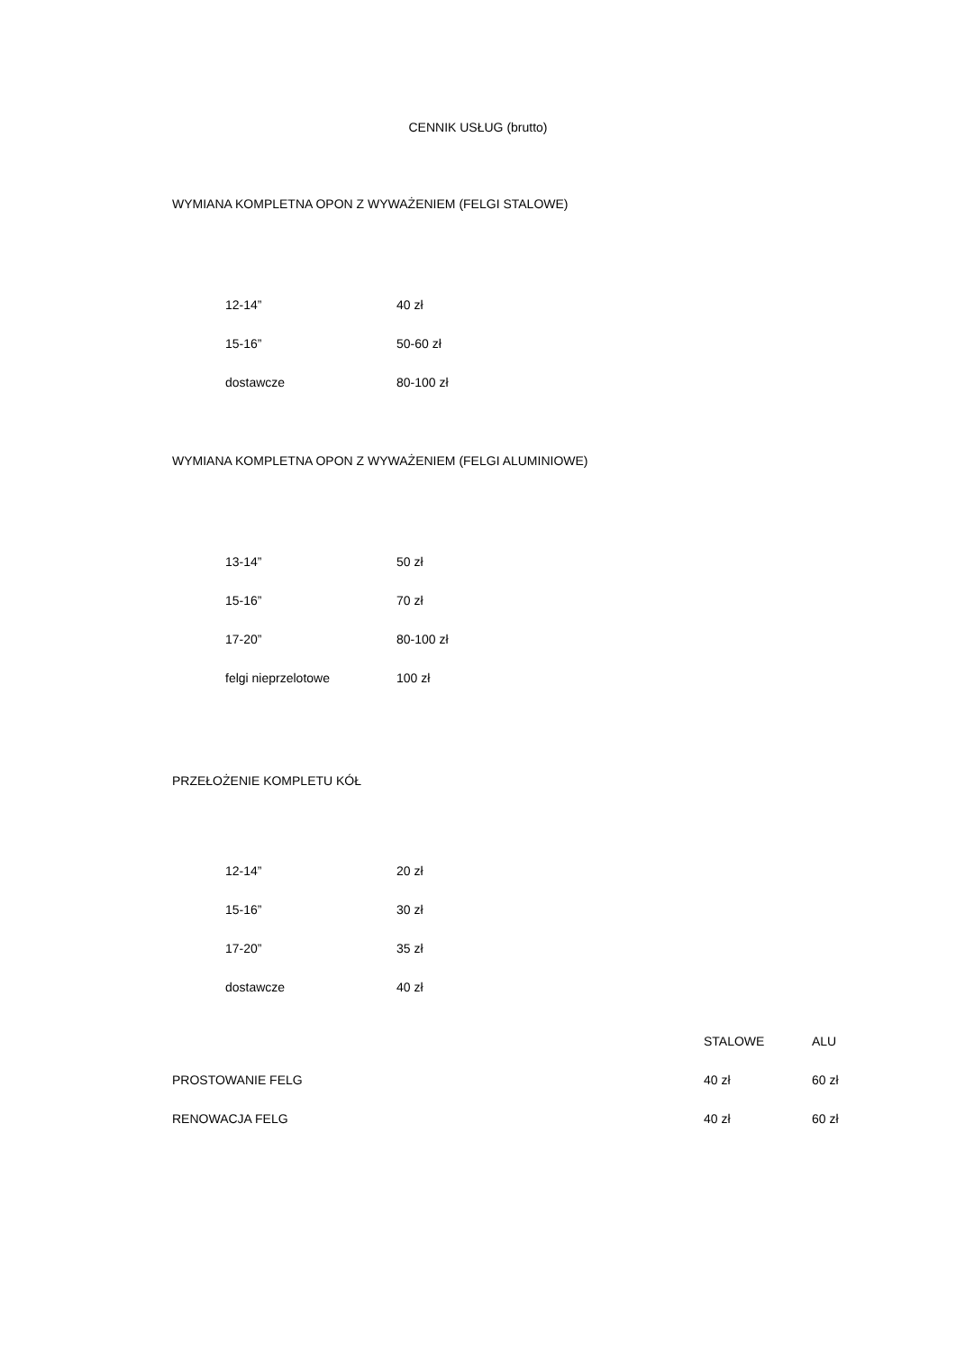CENNIK USŁUG (brutto)
WYMIANA KOMPLETNA OPON Z WYWAŻENIEM (FELGI STALOWE)
| 12-14” | 40 zł |
| 15-16” | 50-60 zł |
| dostawcze | 80-100 zł |
WYMIANA KOMPLETNA OPON Z WYWAŻENIEM (FELGI ALUMINIOWE)
| 13-14” | 50 zł |
| 15-16” | 70 zł |
| 17-20” | 80-100 zł |
| felgi nieprzelotowe | 100 zł |
PRZEŁOŻENIE KOMPLETU KÓŁ
| 12-14” | 20 zł |
| 15-16” | 30 zł |
| 17-20” | 35 zł |
| dostawcze | 40 zł |
| | STALOWE | ALU |
| --- | --- | --- |
| PROSTOWANIE FELG | 40 zł | 60 zł |
| RENOWACJA FELG | 40 zł | 60 zł |